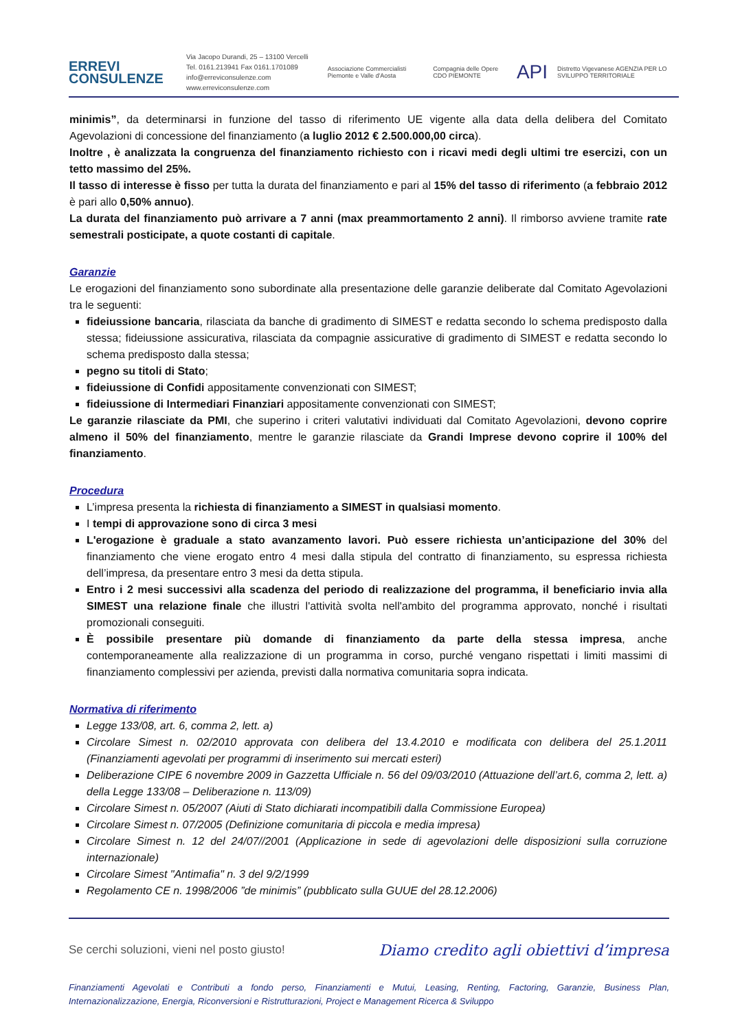ERREVI
CONSULENZE
Via Jacopo Durandi, 25 – 13100 Vercelli
Tel. 0161.213941 Fax 0161.1701089
info@erreviconsulenze.com www.erreviconsulenze.com
Associazione Commercialisti Piemonte e Valle d'Aosta Compagnia delle Opere CDO PIEMONTE API Distretto Vigevanese AGENZIA PER LO SVILUPPO TERRITORIALE
minimis”, da determinarsi in funzione del tasso di riferimento UE vigente alla data della delibera del Comitato Agevolazioni di concessione del finanziamento (a luglio 2012 € 2.500.000,00 circa).
Inoltre , è analizzata la congruenza del finanziamento richiesto con i ricavi medi degli ultimi tre esercizi, con un tetto massimo del 25%.
Il tasso di interesse è fisso per tutta la durata del finanziamento e pari al 15% del tasso di riferimento (a febbraio 2012 è pari allo 0,50% annuo).
La durata del finanziamento può arrivare a 7 anni (max preammortamento 2 anni). Il rimborso avviene tramite rate semestrali posticipate, a quote costanti di capitale.
Garanzie
Le erogazioni del finanziamento sono subordinate alla presentazione delle garanzie deliberate dal Comitato Agevolazioni tra le seguenti:
fideiussione bancaria, rilasciata da banche di gradimento di SIMEST e redatta secondo lo schema predisposto dalla stessa; fideiussione assicurativa, rilasciata da compagnie assicurative di gradimento di SIMEST e redatta secondo lo schema predisposto dalla stessa;
pegno su titoli di Stato;
fideiussione di Confidi appositamente convenzionati con SIMEST;
fideiussione di Intermediari Finanziari appositamente convenzionati con SIMEST;
Le garanzie rilasciate da PMI, che superino i criteri valutativi individuati dal Comitato Agevolazioni, devono coprire almeno il 50% del finanziamento, mentre le garanzie rilasciate da Grandi Imprese devono coprire il 100% del finanziamento.
Procedura
L’impresa presenta la richiesta di finanziamento a SIMEST in qualsiasi momento.
I tempi di approvazione sono di circa 3 mesi
L'erogazione è graduale a stato avanzamento lavori. Può essere richiesta un’anticipazione del 30% del finanziamento che viene erogato entro 4 mesi dalla stipula del contratto di finanziamento, su espressa richiesta dell’impresa, da presentare entro 3 mesi da detta stipula.
Entro i 2 mesi successivi alla scadenza del periodo di realizzazione del programma, il beneficiario invia alla SIMEST una relazione finale che illustri l'attività svolta nell'ambito del programma approvato, nonché i risultati promozionali conseguiti.
È possibile presentare più domande di finanziamento da parte della stessa impresa, anche contemporaneamente alla realizzazione di un programma in corso, purché vengano rispettati i limiti massimi di finanziamento complessivi per azienda, previsti dalla normativa comunitaria sopra indicata.
Normativa di riferimento
Legge 133/08, art. 6, comma 2, lett. a)
Circolare Simest n. 02/2010 approvata con delibera del 13.4.2010 e modificata con delibera del 25.1.2011 (Finanziamenti agevolati per programmi di inserimento sui mercati esteri)
Deliberazione CIPE 6 novembre 2009 in Gazzetta Ufficiale n. 56 del 09/03/2010 (Attuazione dell’art.6, comma 2, lett. a) della Legge 133/08 – Deliberazione n. 113/09)
Circolare Simest n. 05/2007 (Aiuti di Stato dichiarati incompatibili dalla Commissione Europea)
Circolare Simest n. 07/2005 (Definizione comunitaria di piccola e media impresa)
Circolare Simest n. 12 del 24/07//2001 (Applicazione in sede di agevolazioni delle disposizioni sulla corruzione internazionale)
Circolare Simest "Antimafia" n. 3 del 9/2/1999
Regolamento CE n. 1998/2006 ”de minimis” (pubblicato sulla GUUE del 28.12.2006)
Se cerchi soluzioni, vieni nel posto giusto! Diamo credito agli obiettivi d’impresa
Finanziamenti Agevolati e Contributi a fondo perso, Finanziamenti e Mutui, Leasing, Renting, Factoring, Garanzie, Business Plan, Internazionalizzazione, Energia, Riconversioni e Ristrutturazioni, Project e Management Ricerca & Sviluppo